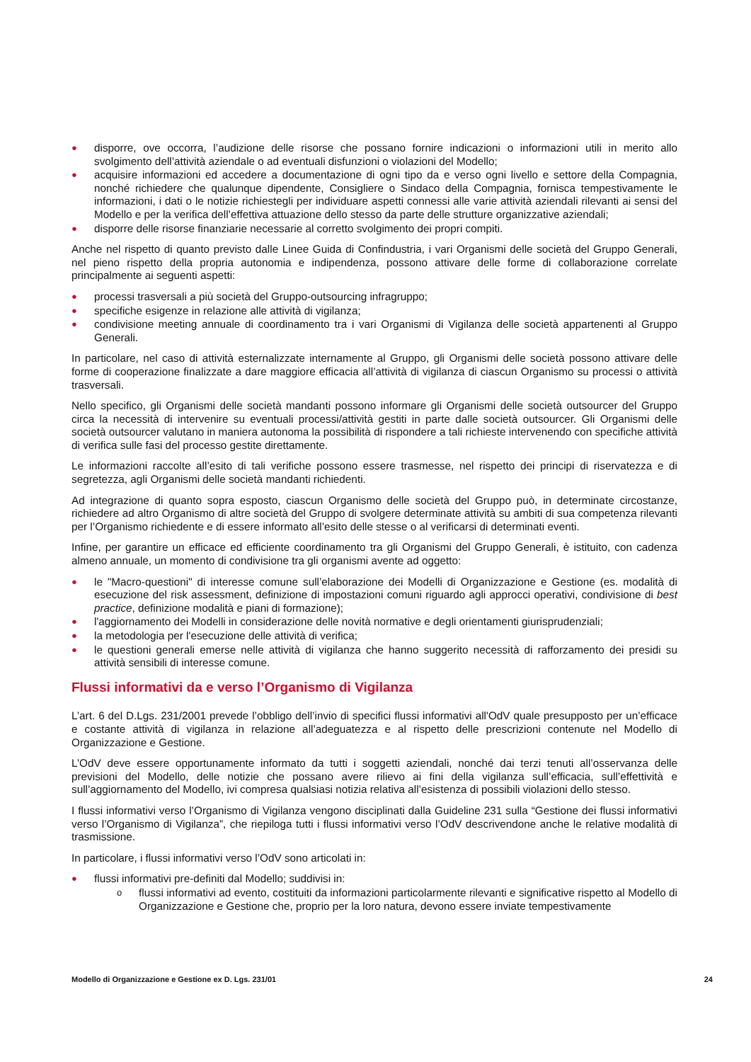● disporre, ove occorra, l’audizione delle risorse che possano fornire indicazioni o informazioni utili in merito allo svolgimento dell’attività aziendale o ad eventuali disfunzioni o violazioni del Modello;
● acquisire informazioni ed accedere a documentazione di ogni tipo da e verso ogni livello e settore della Compagnia, nonché richiedere che qualunque dipendente, Consigliere o Sindaco della Compagnia, fornisca tempestivamente le informazioni, i dati o le notizie richiestegli per individuare aspetti connessi alle varie attività aziendali rilevanti ai sensi del Modello e per la verifica dell’effettiva attuazione dello stesso da parte delle strutture organizzative aziendali;
● disporre delle risorse finanziarie necessarie al corretto svolgimento dei propri compiti.
Anche nel rispetto di quanto previsto dalle Linee Guida di Confindustria, i vari Organismi delle società del Gruppo Generali, nel pieno rispetto della propria autonomia e indipendenza, possono attivare delle forme di collaborazione correlate principalmente ai seguenti aspetti:
● processi trasversali a più società del Gruppo-outsourcing infragruppo;
● specifiche esigenze in relazione alle attività di vigilanza;
● condivisione meeting annuale di coordinamento tra i vari Organismi di Vigilanza delle società appartenenti al Gruppo Generali.
In particolare, nel caso di attività esternalizzate internamente al Gruppo, gli Organismi delle società possono attivare delle forme di cooperazione finalizzate a dare maggiore efficacia all’attività di vigilanza di ciascun Organismo su processi o attività trasversali.
Nello specifico, gli Organismi delle società mandanti possono informare gli Organismi delle società outsourcer del Gruppo circa la necessità di intervenire su eventuali processi/attività gestiti in parte dalle società outsourcer. Gli Organismi delle società outsourcer valutano in maniera autonoma la possibilità di rispondere a tali richieste intervenendo con specifiche attività di verifica sulle fasi del processo gestite direttamente.
Le informazioni raccolte all’esito di tali verifiche possono essere trasmesse, nel rispetto dei principi di riservatezza e di segretezza, agli Organismi delle società mandanti richiedenti.
Ad integrazione di quanto sopra esposto, ciascun Organismo delle società del Gruppo può, in determinate circostanze, richiedere ad altro Organismo di altre società del Gruppo di svolgere determinate attività su ambiti di sua competenza rilevanti per l’Organismo richiedente e di essere informato all’esito delle stesse o al verificarsi di determinati eventi.
Infine, per garantire un efficace ed efficiente coordinamento tra gli Organismi del Gruppo Generali, è istituito, con cadenza almeno annuale, un momento di condivisione tra gli organismi avente ad oggetto:
● le "Macro-questioni" di interesse comune sull’elaborazione dei Modelli di Organizzazione e Gestione (es. modalità di esecuzione del risk assessment, definizione di impostazioni comuni riguardo agli approcci operativi, condivisione di best practice, definizione modalità e piani di formazione);
● l'aggiornamento dei Modelli in considerazione delle novità normative e degli orientamenti giurisprudenziali;
● la metodologia per l'esecuzione delle attività di verifica;
● le questioni generali emerse nelle attività di vigilanza che hanno suggerito necessità di rafforzamento dei presidi su attività sensibili di interesse comune.
Flussi informativi da e verso l’Organismo di Vigilanza
L’art. 6 del D.Lgs. 231/2001 prevede l’obbligo dell’invio di specifici flussi informativi all'OdV quale presupposto per un’efficace e costante attività di vigilanza in relazione all’adeguatezza e al rispetto delle prescrizioni contenute nel Modello di Organizzazione e Gestione.
L’OdV deve essere opportunamente informato da tutti i soggetti aziendali, nonché dai terzi tenuti all’osservanza delle previsioni del Modello, delle notizie che possano avere rilievo ai fini della vigilanza sull’efficacia, sull’effettività e sull’aggiornamento del Modello, ivi compresa qualsiasi notizia relativa all’esistenza di possibili violazioni dello stesso.
I flussi informativi verso l’Organismo di Vigilanza vengono disciplinati dalla Guideline 231 sulla “Gestione dei flussi informativi verso l’Organismo di Vigilanza”, che riepiloga tutti i flussi informativi verso l’OdV descrivendone anche le relative modalità di trasmissione.
In particolare, i flussi informativi verso l’OdV sono articolati in:
● flussi informativi pre-definiti dal Modello; suddivisi in:
o flussi informativi ad evento, costituiti da informazioni particolarmente rilevanti e significative rispetto al Modello di Organizzazione e Gestione che, proprio per la loro natura, devono essere inviate tempestivamente
Modello di Organizzazione e Gestione ex D. Lgs. 231/01 24